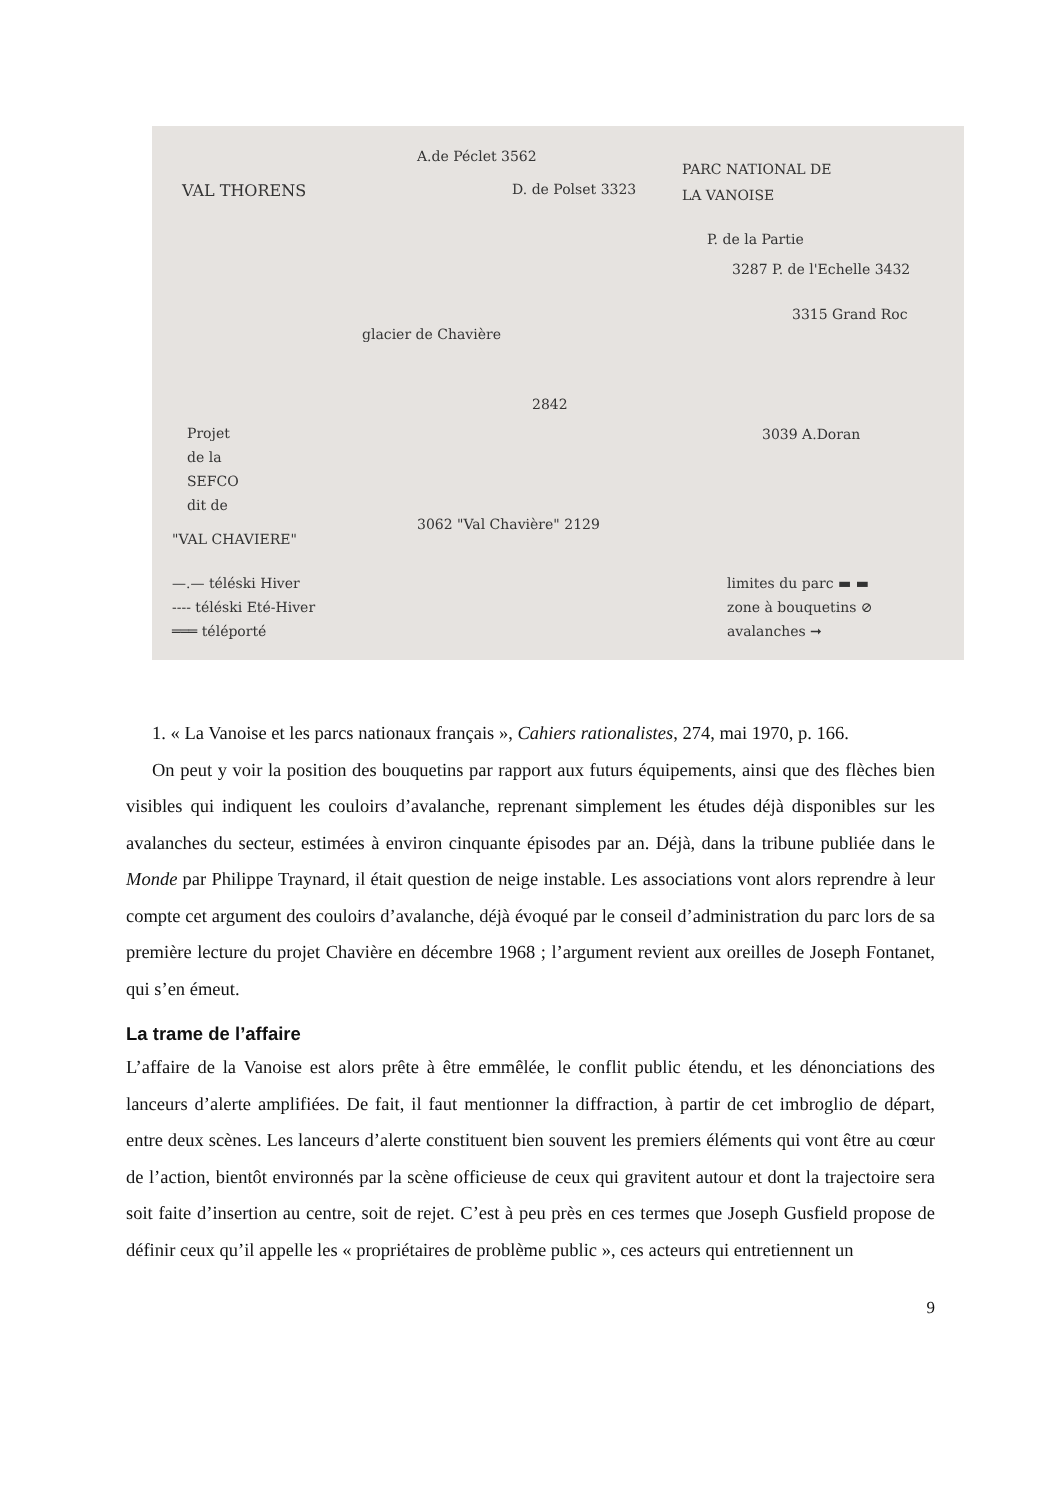VAL THORENS
A.de Péclet 3562
D. de Polset 3323
PARC NATIONAL DE
LA VANOISE
P. de la Partie
3287 P. de l'Echelle 3432
3315 Grand Roc
2842
3039 A.Doran
Projet
de la
SEFCO
dit de
"VAL CHAVIERE"
3062 "Val Chavière" 2129
glacier de Chavière
—.— téléski Hiver
---- téléski Eté-Hiver
═══ téléporté
limites du parc ▬ ▬
zone à bouquetins ⊘
avalanches ➞
1. « La Vanoise et les parcs nationaux français », Cahiers rationalistes, 274, mai 1970, p. 166.
On peut y voir la position des bouquetins par rapport aux futurs équipements, ainsi que des flèches bien visibles qui indiquent les couloirs d’avalanche, reprenant simplement les études déjà disponibles sur les avalanches du secteur, estimées à environ cinquante épisodes par an. Déjà, dans la tribune publiée dans le Monde par Philippe Traynard, il était question de neige instable. Les associations vont alors reprendre à leur compte cet argument des couloirs d’avalanche, déjà évoqué par le conseil d’administration du parc lors de sa première lecture du projet Chavière en décembre 1968 ; l’argument revient aux oreilles de Joseph Fontanet, qui s’en émeut.
La trame de l’affaire
L’affaire de la Vanoise est alors prête à être emmêlée, le conflit public étendu, et les dénonciations des lanceurs d’alerte amplifiées. De fait, il faut mentionner la diffraction, à partir de cet imbroglio de départ, entre deux scènes. Les lanceurs d’alerte constituent bien souvent les premiers éléments qui vont être au cœur de l’action, bientôt environnés par la scène officieuse de ceux qui gravitent autour et dont la trajectoire sera soit faite d’insertion au centre, soit de rejet. C’est à peu près en ces termes que Joseph Gusfield propose de définir ceux qu’il appelle les « propriétaires de problème public », ces acteurs qui entretiennent un
9